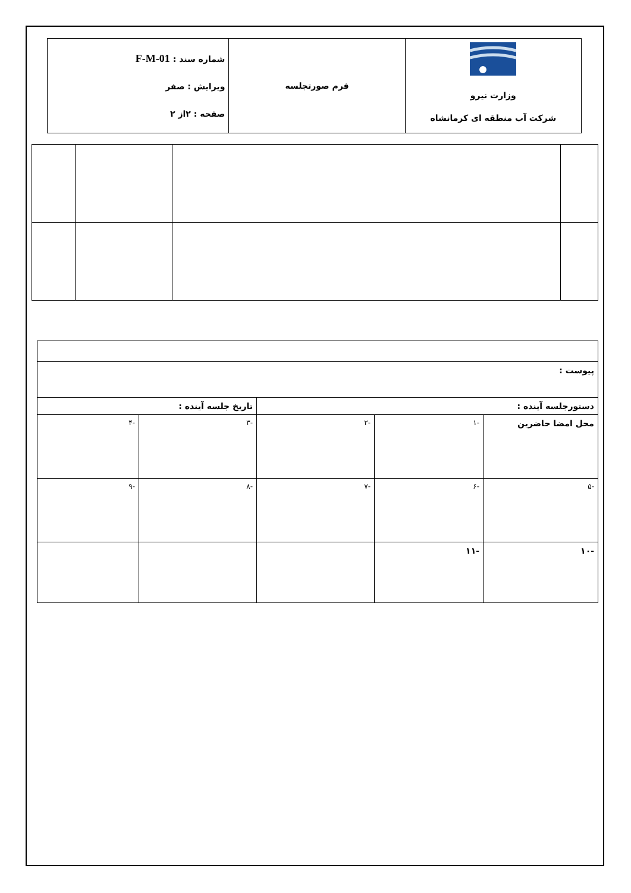| وزارت نیرو شرکت آب منطقه ای کرمانشاه | فرم صورتجلسه | شماره سند : F-M-01 ویرایش : صفر صفحه : ۲از ۲ |
| پیوست : | | | | |
| دستورجلسه آینده : | | | تاریخ جلسه آینده : | |
| محل امضا حاضرین | -۱ | -۲ | -۳ | -۴ |
| -۵ | -۶ | -۷ | -۸ | -۹ |
| -۱۰ | -۱۱ | | | |